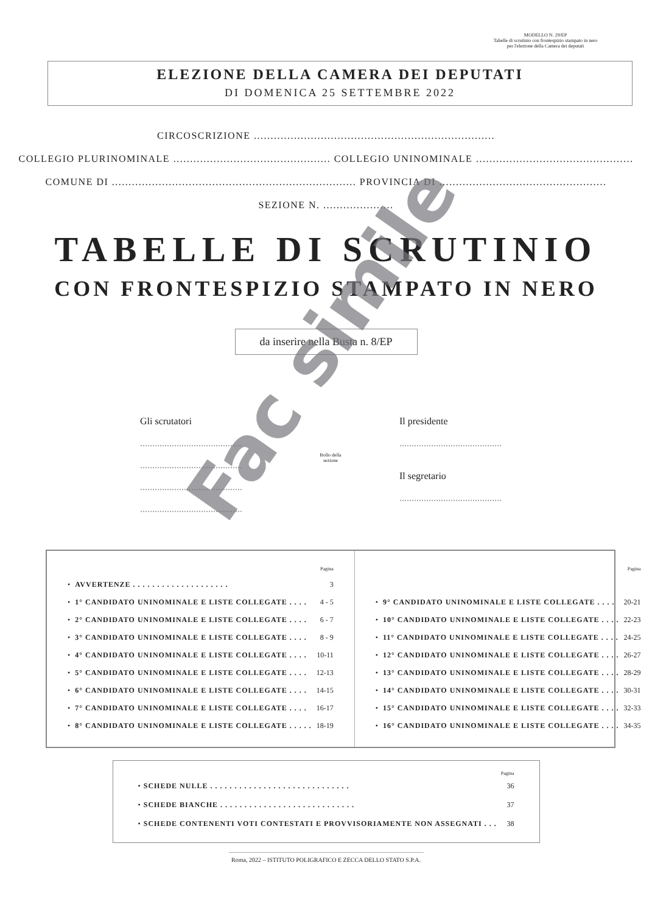MODELLO N. 29/EP
Tabelle di scrutinio con frontespizio stampato in nero
per l'elezione della Camera dei deputati
ELEZIONE DELLA CAMERA DEI DEPUTATI
DI DOMENICA 25 SETTEMBRE 2022
CIRCOSCRIZIONE ........................................................................
COLLEGIO PLURINOMINALE ............................................... COLLEGIO UNINOMINALE ...............................................
COMUNE DI ......................................................................... PROVINCIA DI ..................................................
SEZIONE N. .....................
TABELLE DI SCRUTINIO
CON FRONTESPIZIO STAMPATO IN NERO
da inserire nella Busta n. 8/EP
Gli scrutatori
..........................................
..........................................
..........................................
..........................................
Bollo della sezione
Il presidente
..........................................
Il segretario
..........................................
| | | Pagina |
| • | AVVERTENZE . . . . . . . . . . . . . . . . . . . . | 3 |
| • | 1° CANDIDATO UNINOMINALE E LISTE COLLEGATE . . . . | 4 - 5 |
| • | 2° CANDIDATO UNINOMINALE E LISTE COLLEGATE . . . . | 6 - 7 |
| • | 3° CANDIDATO UNINOMINALE E LISTE COLLEGATE . . . . | 8 - 9 |
| • | 4° CANDIDATO UNINOMINALE E LISTE COLLEGATE . . . . | 10-11 |
| • | 5° CANDIDATO UNINOMINALE E LISTE COLLEGATE . . . . | 12-13 |
| • | 6° CANDIDATO UNINOMINALE E LISTE COLLEGATE . . . . | 14-15 |
| • | 7° CANDIDATO UNINOMINALE E LISTE COLLEGATE . . . . | 16-17 |
| • | 8° CANDIDATO UNINOMINALE E LISTE COLLEGATE . . . . . | 18-19 |
| | | Pagina |
| • | 9° CANDIDATO UNINOMINALE E LISTE COLLEGATE . . . . | 20-21 |
| • | 10° CANDIDATO UNINOMINALE E LISTE COLLEGATE . . . . | 22-23 |
| • | 11° CANDIDATO UNINOMINALE E LISTE COLLEGATE . . . . | 24-25 |
| • | 12° CANDIDATO UNINOMINALE E LISTE COLLEGATE . . . . | 26-27 |
| • | 13° CANDIDATO UNINOMINALE E LISTE COLLEGATE . . . . | 28-29 |
| • | 14° CANDIDATO UNINOMINALE E LISTE COLLEGATE . . . . | 30-31 |
| • | 15° CANDIDATO UNINOMINALE E LISTE COLLEGATE . . . . | 32-33 |
| • | 16° CANDIDATO UNINOMINALE E LISTE COLLEGATE . . . . | 34-35 |
| | | Pagina |
| • | SCHEDE NULLE . . . . . . . . . . . . . . . . . . . . . . . . . . . . . | 36 |
| • | SCHEDE BIANCHE . . . . . . . . . . . . . . . . . . . . . . . . . . . . | 37 |
| • | SCHEDE CONTENENTI VOTI CONTESTATI E PROVVISORIAMENTE NON ASSEGNATI . . . | 38 |
Roma, 2022 – ISTITUTO POLIGRAFICO E ZECCA DELLO STATO S.P.A.
Fac simile